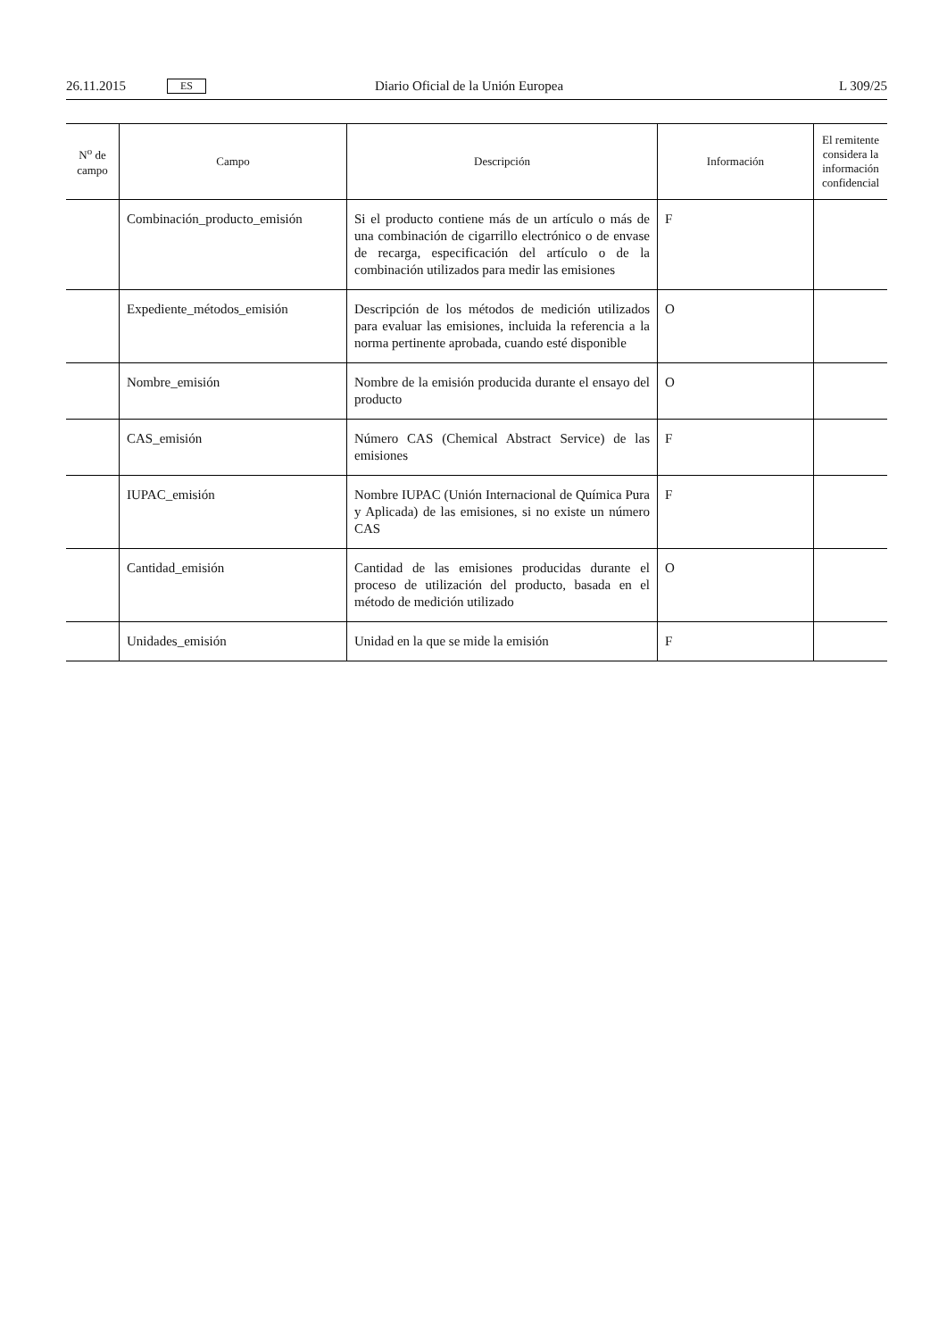26.11.2015 ES Diario Oficial de la Unión Europea L 309/25
| N<sup>o</sup> de campo | Campo | Descripción | Información | El remitente considera la información confidencial |
| --- | --- | --- | --- | --- |
| | Combinación_producto_emisión | Si el producto contiene más de un artículo o más de una combinación de cigarrillo electrónico o de envase de recarga, especificación del artículo o de la combinación utilizados para medir las emisiones | F | |
| | Expediente_métodos_emisión | Descripción de los métodos de medición utilizados para evaluar las emisiones, incluida la referencia a la norma pertinente aprobada, cuando esté disponible | O | |
| | Nombre_emisión | Nombre de la emisión producida durante el ensayo del producto | O | |
| | CAS_emisión | Número CAS (Chemical Abstract Service) de las emisiones | F | |
| | IUPAC_emisión | Nombre IUPAC (Unión Internacional de Química Pura y Aplicada) de las emisiones, si no existe un número CAS | F | |
| | Cantidad_emisión | Cantidad de las emisiones producidas durante el proceso de utilización del producto, basada en el método de medición utilizado | O | |
| | Unidades_emisión | Unidad en la que se mide la emisión | F | |